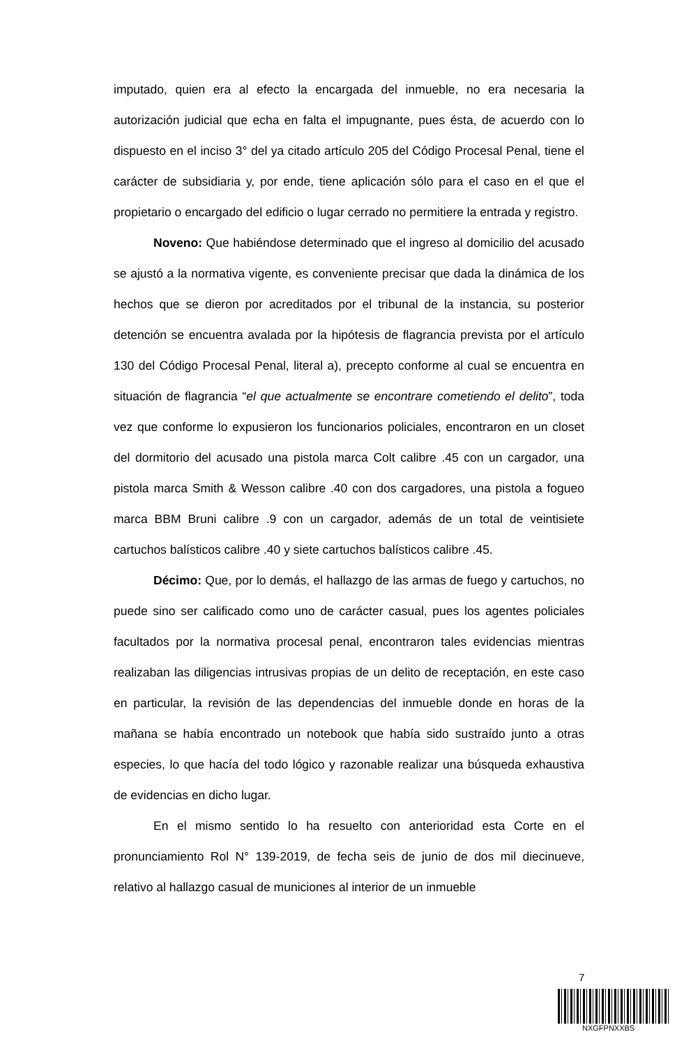imputado, quien era al efecto la encargada del inmueble, no era necesaria la autorización judicial que echa en falta el impugnante, pues ésta, de acuerdo con lo dispuesto en el inciso 3° del ya citado artículo 205 del Código Procesal Penal, tiene el carácter de subsidiaria y, por ende, tiene aplicación sólo para el caso en el que el propietario o encargado del edificio o lugar cerrado no permitiere la entrada y registro.
Noveno: Que habiéndose determinado que el ingreso al domicilio del acusado se ajustó a la normativa vigente, es conveniente precisar que dada la dinámica de los hechos que se dieron por acreditados por el tribunal de la instancia, su posterior detención se encuentra avalada por la hipótesis de flagrancia prevista por el artículo 130 del Código Procesal Penal, literal a), precepto conforme al cual se encuentra en situación de flagrancia “el que actualmente se encontrare cometiendo el delito”, toda vez que conforme lo expusieron los funcionarios policiales, encontraron en un closet del dormitorio del acusado una pistola marca Colt calibre .45 con un cargador, una pistola marca Smith & Wesson calibre .40 con dos cargadores, una pistola a fogueo marca BBM Bruni calibre .9 con un cargador, además de un total de veintisiete cartuchos balísticos calibre .40 y siete cartuchos balísticos calibre .45.
Décimo: Que, por lo demás, el hallazgo de las armas de fuego y cartuchos, no puede sino ser calificado como uno de carácter casual, pues los agentes policiales facultados por la normativa procesal penal, encontraron tales evidencias mientras realizaban las diligencias intrusivas propias de un delito de receptación, en este caso en particular, la revisión de las dependencias del inmueble donde en horas de la mañana se había encontrado un notebook que había sido sustraído junto a otras especies, lo que hacía del todo lógico y razonable realizar una búsqueda exhaustiva de evidencias en dicho lugar.
En el mismo sentido lo ha resuelto con anterioridad esta Corte en el pronunciamiento Rol N° 139-2019, de fecha seis de junio de dos mil diecinueve, relativo al hallazgo casual de municiones al interior de un inmueble
7
NXGFPNXXBS